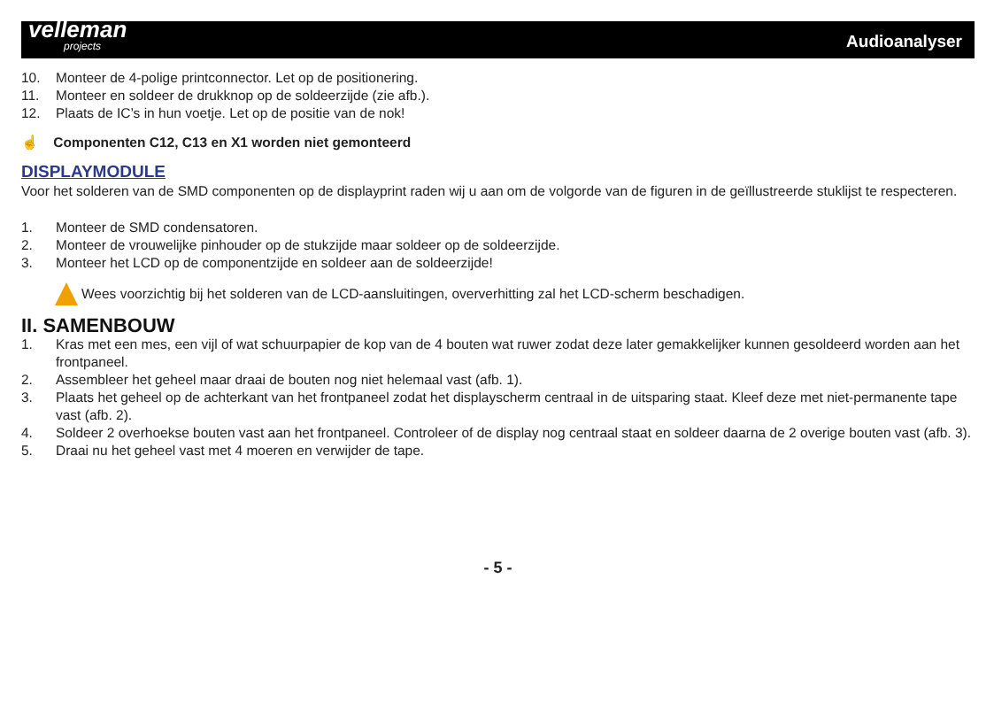velleman
projects
Audioanalyser
10. Monteer de 4-polige printconnector. Let op de positionering.
11. Monteer en soldeer de drukknop op de soldeerzijde (zie afb.).
12. Plaats de IC’s in hun voetje. Let op de positie van de nok!
☝ Componenten C12, C13 en X1 worden niet gemonteerd
DISPLAYMODULE
Voor het solderen van de SMD componenten op de displayprint raden wij u aan om de volgorde van de figuren in de geïllustreerde stuklijst te respecteren.
1. Monteer de SMD condensatoren.
2. Monteer de vrouwelijke pinhouder op de stukzijde maar soldeer op de soldeerzijde.
3. Monteer het LCD op de componentzijde en soldeer aan de soldeerzijde!
Wees voorzichtig bij het solderen van de LCD-aansluitingen, oververhitting zal het LCD-scherm beschadigen.
II. SAMENBOUW
1. Kras met een mes, een vijl of wat schuurpapier de kop van de 4 bouten wat ruwer zodat deze later gemakkelijker kunnen gesoldeerd worden aan het frontpaneel.
2. Assembleer het geheel maar draai de bouten nog niet helemaal vast (afb. 1).
3. Plaats het geheel op de achterkant van het frontpaneel zodat het displayscherm centraal in de uitsparing staat. Kleef deze met niet-permanente tape vast (afb. 2).
4. Soldeer 2 overhoekse bouten vast aan het frontpaneel. Controleer of de display nog centraal staat en soldeer daarna de 2 overige bouten vast (afb. 3).
5. Draai nu het geheel vast met 4 moeren en verwijder de tape.
- 5 -